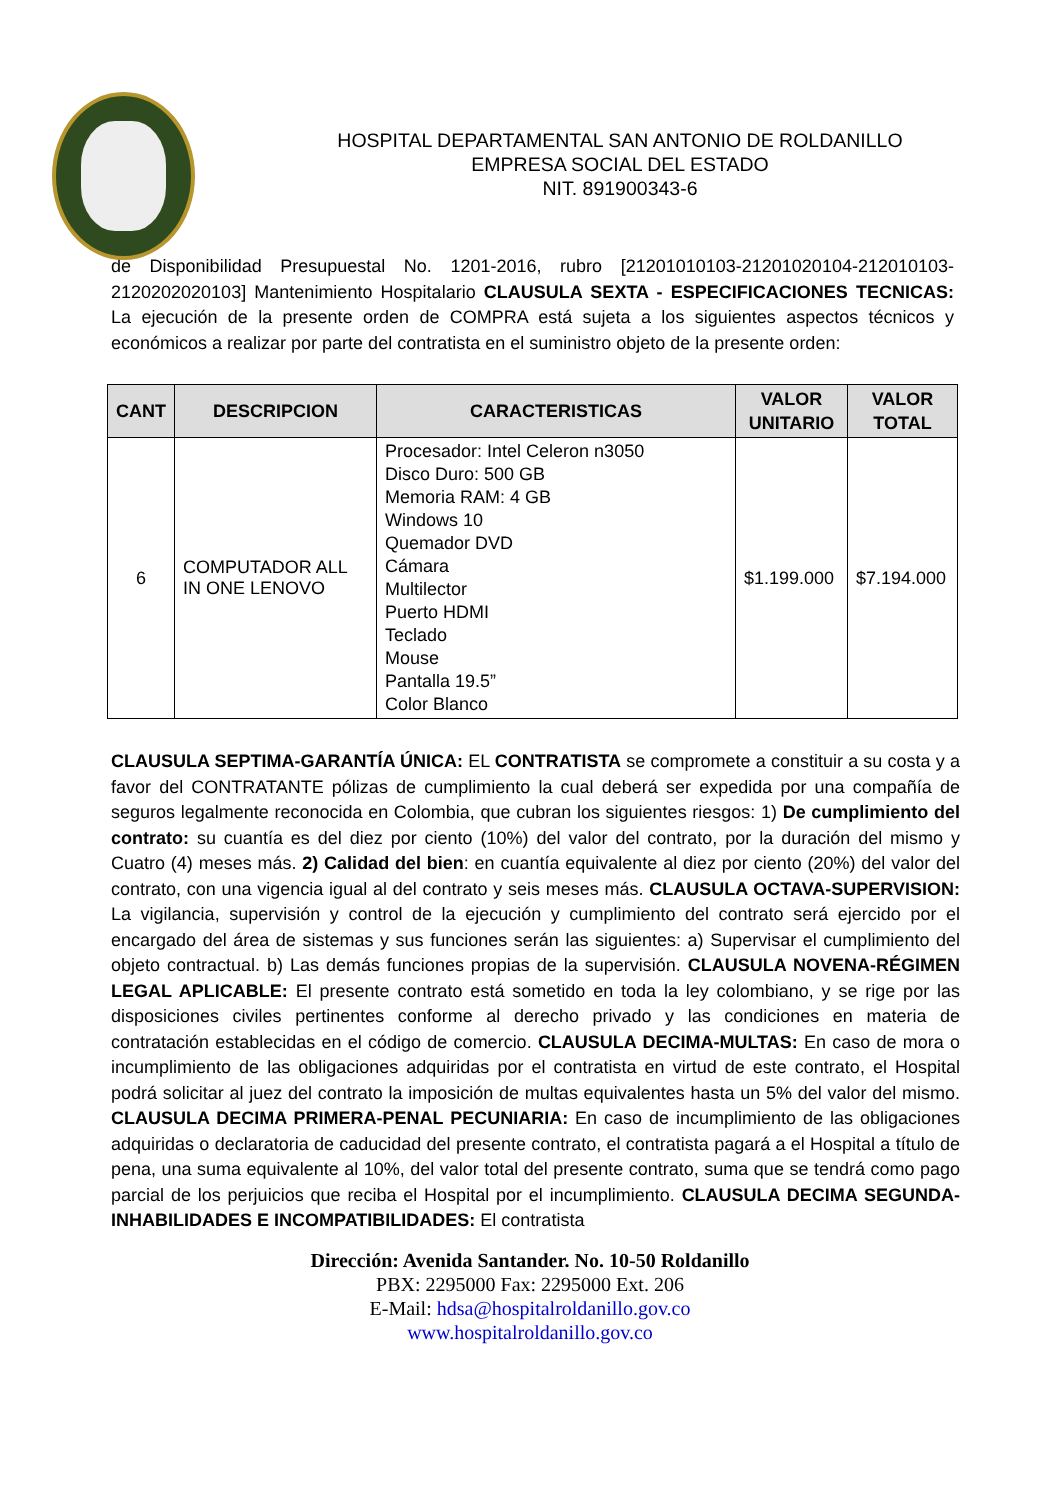HOSPITAL DEPARTAMENTAL SAN ANTONIO DE ROLDANILLO
EMPRESA SOCIAL DEL ESTADO
NIT. 891900343-6
de Disponibilidad Presupuestal No. 1201-2016, rubro [21201010103-21201020104-212010103-2120202020103] Mantenimiento Hospitalario CLAUSULA SEXTA - ESPECIFICACIONES TECNICAS: La ejecución de la presente orden de COMPRA está sujeta a los siguientes aspectos técnicos y económicos a realizar por parte del contratista en el suministro objeto de la presente orden:
| CANT | DESCRIPCION | CARACTERISTICAS | VALOR UNITARIO | VALOR TOTAL |
| --- | --- | --- | --- | --- |
| 6 | COMPUTADOR ALL IN ONE LENOVO | Procesador: Intel Celeron n3050 Disco Duro: 500 GB Memoria RAM: 4 GB Windows 10 Quemador DVD Cámara Multilector Puerto HDMI Teclado Mouse Pantalla 19.5” Color Blanco | $1.199.000 | $7.194.000 |
CLAUSULA SEPTIMA-GARANTÍA ÚNICA: EL CONTRATISTA se compromete a constituir a su costa y a favor del CONTRATANTE pólizas de cumplimiento la cual deberá ser expedida por una compañía de seguros legalmente reconocida en Colombia, que cubran los siguientes riesgos: 1) De cumplimiento del contrato: su cuantía es del diez por ciento (10%) del valor del contrato, por la duración del mismo y Cuatro (4) meses más. 2) Calidad del bien: en cuantía equivalente al diez por ciento (20%) del valor del contrato, con una vigencia igual al del contrato y seis meses más. CLAUSULA OCTAVA-SUPERVISION: La vigilancia, supervisión y control de la ejecución y cumplimiento del contrato será ejercido por el encargado del área de sistemas y sus funciones serán las siguientes: a) Supervisar el cumplimiento del objeto contractual. b) Las demás funciones propias de la supervisión. CLAUSULA NOVENA-RÉGIMEN LEGAL APLICABLE: El presente contrato está sometido en toda la ley colombiano, y se rige por las disposiciones civiles pertinentes conforme al derecho privado y las condiciones en materia de contratación establecidas en el código de comercio. CLAUSULA DECIMA-MULTAS: En caso de mora o incumplimiento de las obligaciones adquiridas por el contratista en virtud de este contrato, el Hospital podrá solicitar al juez del contrato la imposición de multas equivalentes hasta un 5% del valor del mismo. CLAUSULA DECIMA PRIMERA-PENAL PECUNIARIA: En caso de incumplimiento de las obligaciones adquiridas o declaratoria de caducidad del presente contrato, el contratista pagará a el Hospital a título de pena, una suma equivalente al 10%, del valor total del presente contrato, suma que se tendrá como pago parcial de los perjuicios que reciba el Hospital por el incumplimiento. CLAUSULA DECIMA SEGUNDA-INHABILIDADES E INCOMPATIBILIDADES: El contratista
Dirección: Avenida Santander. No. 10-50 Roldanillo
PBX: 2295000 Fax: 2295000 Ext. 206
E-Mail: hdsa@hospitalroldanillo.gov.co
www.hospitalroldanillo.gov.co